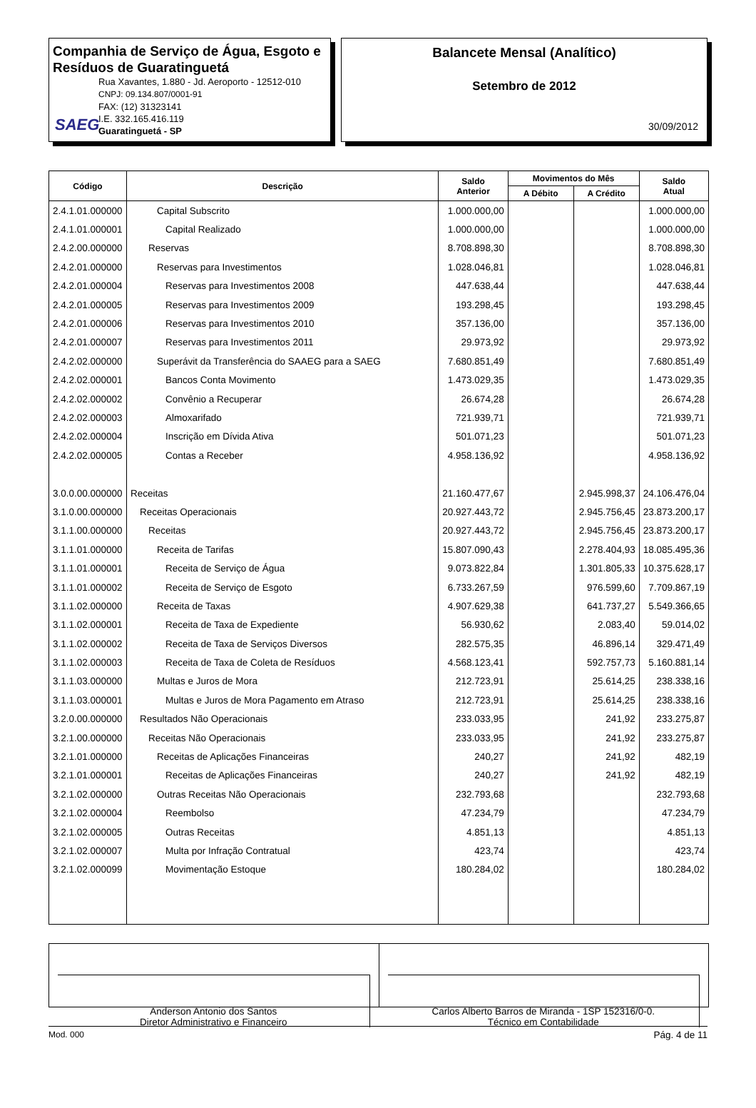Companhia de Serviço de Água, Esgoto e Resíduos de Guaratinguetá
SAEG
Rua Xavantes, 1.880 - Jd. Aeroporto - 12512-010
CNPJ: 09.134.807/0001-91
FAX: (12) 31323141
I.E. 332.165.416.119
Guaratinguetá - SP
Balancete Mensal (Analítico)
Setembro de 2012
30/09/2012
| Código | Descrição | Saldo Anterior | Movimentos do Mês | | Saldo Atual |
| --- | --- | --- | --- | --- | --- |
| | | | A Débito | A Crédito | |
| 2.4.1.01.000000 | Capital Subscrito | 1.000.000,00 | | | 1.000.000,00 |
| 2.4.1.01.000001 | Capital Realizado | 1.000.000,00 | | | 1.000.000,00 |
| 2.4.2.00.000000 | Reservas | 8.708.898,30 | | | 8.708.898,30 |
| 2.4.2.01.000000 | Reservas para Investimentos | 1.028.046,81 | | | 1.028.046,81 |
| 2.4.2.01.000004 | Reservas para Investimentos 2008 | 447.638,44 | | | 447.638,44 |
| 2.4.2.01.000005 | Reservas para Investimentos 2009 | 193.298,45 | | | 193.298,45 |
| 2.4.2.01.000006 | Reservas para Investimentos 2010 | 357.136,00 | | | 357.136,00 |
| 2.4.2.01.000007 | Reservas para Investimentos 2011 | 29.973,92 | | | 29.973,92 |
| 2.4.2.02.000000 | Superávit da Transferência do SAAEG para a SAEG | 7.680.851,49 | | | 7.680.851,49 |
| 2.4.2.02.000001 | Bancos Conta Movimento | 1.473.029,35 | | | 1.473.029,35 |
| 2.4.2.02.000002 | Convênio a Recuperar | 26.674,28 | | | 26.674,28 |
| 2.4.2.02.000003 | Almoxarifado | 721.939,71 | | | 721.939,71 |
| 2.4.2.02.000004 | Inscrição em Dívida Ativa | 501.071,23 | | | 501.071,23 |
| 2.4.2.02.000005 | Contas a Receber | 4.958.136,92 | | | 4.958.136,92 |
| 3.0.0.00.000000 | Receitas | 21.160.477,67 | | 2.945.998,37 | 24.106.476,04 |
| 3.1.0.00.000000 | Receitas Operacionais | 20.927.443,72 | | 2.945.756,45 | 23.873.200,17 |
| 3.1.1.00.000000 | Receitas | 20.927.443,72 | | 2.945.756,45 | 23.873.200,17 |
| 3.1.1.01.000000 | Receita de Tarifas | 15.807.090,43 | | 2.278.404,93 | 18.085.495,36 |
| 3.1.1.01.000001 | Receita de Serviço de Água | 9.073.822,84 | | 1.301.805,33 | 10.375.628,17 |
| 3.1.1.01.000002 | Receita de Serviço de Esgoto | 6.733.267,59 | | 976.599,60 | 7.709.867,19 |
| 3.1.1.02.000000 | Receita de Taxas | 4.907.629,38 | | 641.737,27 | 5.549.366,65 |
| 3.1.1.02.000001 | Receita de Taxa de Expediente | 56.930,62 | | 2.083,40 | 59.014,02 |
| 3.1.1.02.000002 | Receita de Taxa de Serviços Diversos | 282.575,35 | | 46.896,14 | 329.471,49 |
| 3.1.1.02.000003 | Receita de Taxa de Coleta de Resíduos | 4.568.123,41 | | 592.757,73 | 5.160.881,14 |
| 3.1.1.03.000000 | Multas e Juros de Mora | 212.723,91 | | 25.614,25 | 238.338,16 |
| 3.1.1.03.000001 | Multas e Juros de Mora Pagamento em Atraso | 212.723,91 | | 25.614,25 | 238.338,16 |
| 3.2.0.00.000000 | Resultados Não Operacionais | 233.033,95 | | 241,92 | 233.275,87 |
| 3.2.1.00.000000 | Receitas Não Operacionais | 233.033,95 | | 241,92 | 233.275,87 |
| 3.2.1.01.000000 | Receitas de Aplicações Financeiras | 240,27 | | 241,92 | 482,19 |
| 3.2.1.01.000001 | Receitas de Aplicações Financeiras | 240,27 | | 241,92 | 482,19 |
| 3.2.1.02.000000 | Outras Receitas Não Operacionais | 232.793,68 | | | 232.793,68 |
| 3.2.1.02.000004 | Reembolso | 47.234,79 | | | 47.234,79 |
| 3.2.1.02.000005 | Outras Receitas | 4.851,13 | | | 4.851,13 |
| 3.2.1.02.000007 | Multa por Infração Contratual | 423,74 | | | 423,74 |
| 3.2.1.02.000099 | Movimentação Estoque | 180.284,02 | | | 180.284,02 |
Anderson Antonio dos Santos
Diretor Administrativo e Financeiro
Carlos Alberto Barros de Miranda - 1SP 152316/0-0.
Técnico em Contabilidade
Mod. 000 Pág. 4 de 11